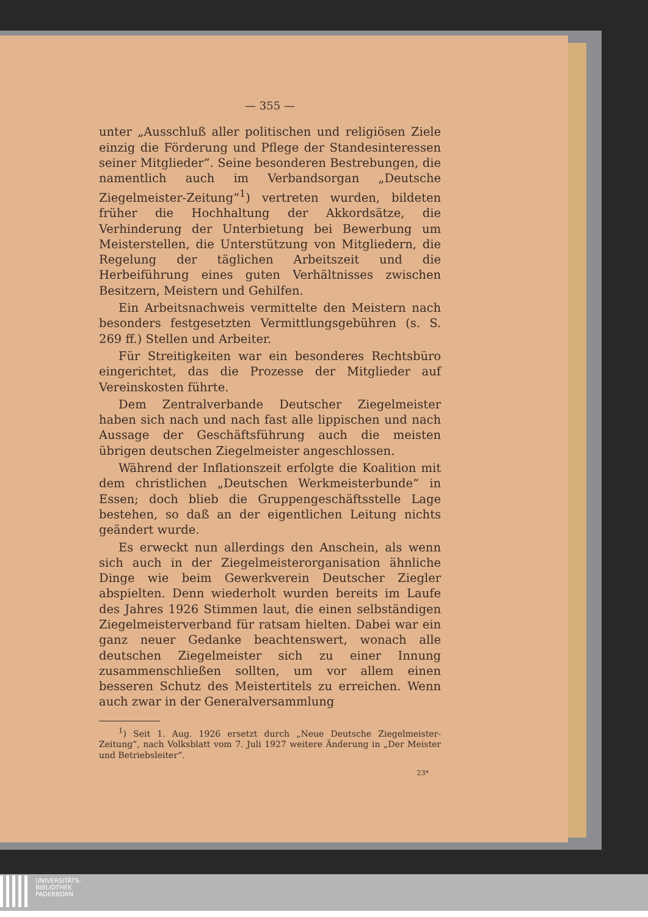— 355 —
unter „Ausschluß aller politischen und religiösen Ziele einzig die Förderung und Pflege der Standesinteressen seiner Mitglieder“. Seine besonderen Bestrebungen, die namentlich auch im Verbandsorgan „Deutsche Ziegelmeister-Zeitung“<sup>1</sup>) vertreten wurden, bildeten früher die Hochhaltung der Akkordsätze, die Verhinderung der Unterbietung bei Bewerbung um Meisterstellen, die Unterstützung von Mitgliedern, die Regelung der täglichen Arbeitszeit und die Herbeiführung eines guten Verhältnisses zwischen Besitzern, Meistern und Gehilfen.
Ein Arbeitsnachweis vermittelte den Meistern nach besonders festgesetzten Vermittlungsgebühren (s. S. 269 ff.) Stellen und Arbeiter.
Für Streitigkeiten war ein besonderes Rechtsbüro eingerichtet, das die Prozesse der Mitglieder auf Vereinskosten führte.
Dem Zentralverbande Deutscher Ziegelmeister haben sich nach und nach fast alle lippischen und nach Aussage der Geschäftsführung auch die meisten übrigen deutschen Ziegelmeister angeschlossen.
Während der Inflationszeit erfolgte die Koalition mit dem christlichen „Deutschen Werkmeisterbunde“ in Essen; doch blieb die Gruppengeschäftsstelle Lage bestehen, so daß an der eigentlichen Leitung nichts geändert wurde.
Es erweckt nun allerdings den Anschein, als wenn sich auch in der Ziegelmeisterorganisation ähnliche Dinge wie beim Gewerkverein Deutscher Ziegler abspielten. Denn wiederholt wurden bereits im Laufe des Jahres 1926 Stimmen laut, die einen selbständigen Ziegelmeisterverband für ratsam hielten. Dabei war ein ganz neuer Gedanke beachtenswert, wonach alle deutschen Ziegelmeister sich zu einer Innung zusammenschließen sollten, um vor allem einen besseren Schutz des Meistertitels zu erreichen. Wenn auch zwar in der Generalversammlung
<sup>1</sup>) Seit 1. Aug. 1926 ersetzt durch „Neue Deutsche Ziegelmeister-Zeitung“, nach Volksblatt vom 7. Juli 1927 weitere Änderung in „Der Meister und Betriebsleiter“.
23*
UNIVERSITÄTS-
BIBLIOTHEK
PADERBORN